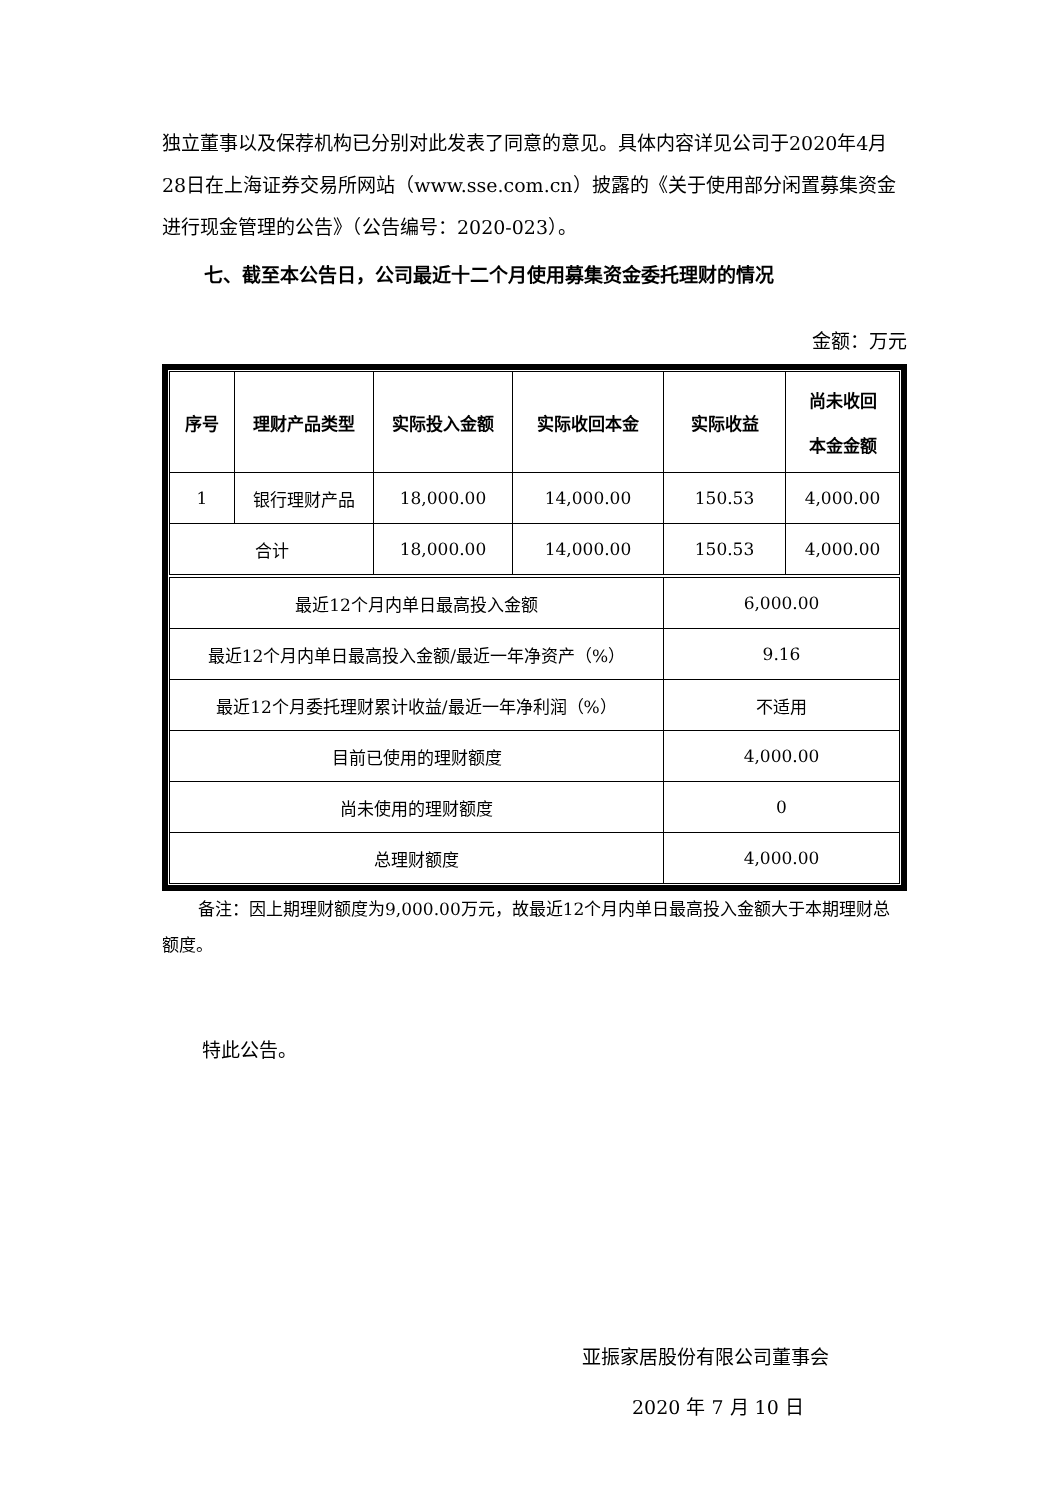独立董事以及保荐机构已分别对此发表了同意的意见。具体内容详见公司于2020年4月28日在上海证券交易所网站（www.sse.com.cn）披露的《关于使用部分闲置募集资金进行现金管理的公告》（公告编号：2020-023）。
七、截至本公告日，公司最近十二个月使用募集资金委托理财的情况
金额：万元
| 序号 | 理财产品类型 | 实际投入金额 | 实际收回本金 | 实际收益 | 尚未收回 本金金额 |
| --- | --- | --- | --- | --- | --- |
| 1 | 银行理财产品 | 18,000.00 | 14,000.00 | 150.53 | 4,000.00 |
| 合计 | | 18,000.00 | 14,000.00 | 150.53 | 4,000.00 |
| 最近12个月内单日最高投入金额 | | | | 6,000.00 | |
| 最近12个月内单日最高投入金额/最近一年净资产（%） | | | | 9.16 | |
| 最近12个月委托理财累计收益/最近一年净利润（%） | | | | 不适用 | |
| 目前已使用的理财额度 | | | | 4,000.00 | |
| 尚未使用的理财额度 | | | | 0 | |
| 总理财额度 | | | | 4,000.00 | |
备注：因上期理财额度为9,000.00万元，故最近12个月内单日最高投入金额大于本期理财总额度。
特此公告。
亚振家居股份有限公司董事会
2020 年 7 月 10 日